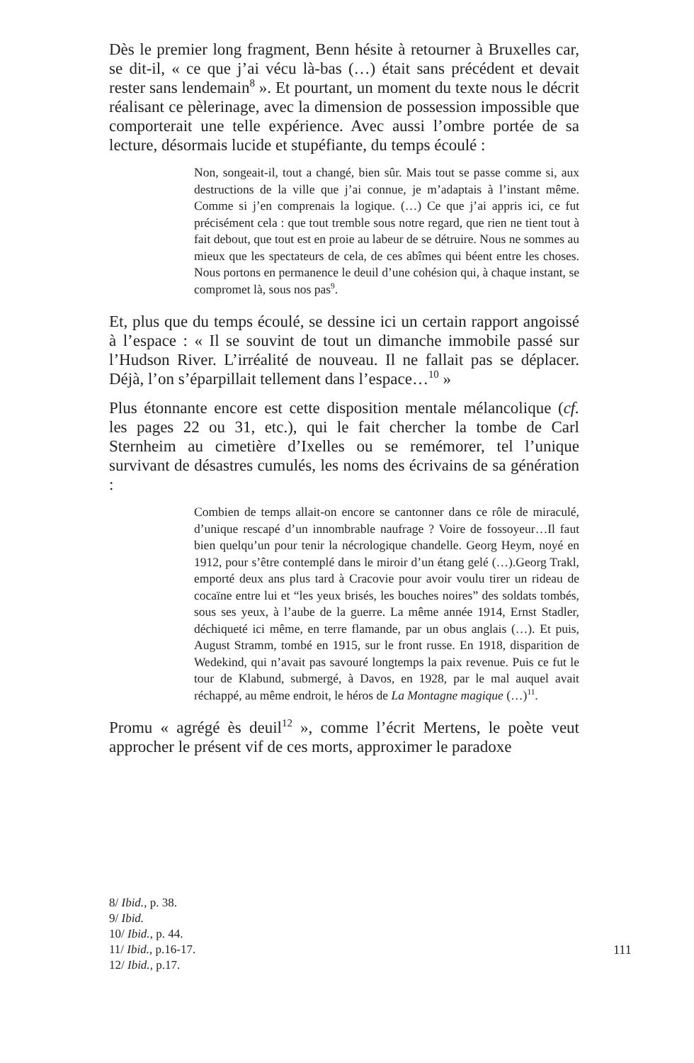Dès le premier long fragment, Benn hésite à retourner à Bruxelles car, se dit-il, « ce que j’ai vécu là-bas (…) était sans précédent et devait rester sans lendemain<sup>8</sup> ». Et pourtant, un moment du texte nous le décrit réalisant ce pèlerinage, avec la dimension de possession impossible que comporterait une telle expérience. Avec aussi l’ombre portée de sa lecture, désormais lucide et stupéfiante, du temps écoulé :
Non, songeait-il, tout a changé, bien sûr. Mais tout se passe comme si, aux destructions de la ville que j’ai connue, je m’adaptais à l’instant même. Comme si j’en comprenais la logique. (…) Ce que j’ai appris ici, ce fut précisément cela : que tout tremble sous notre regard, que rien ne tient tout à fait debout, que tout est en proie au labeur de se détruire. Nous ne sommes au mieux que les spectateurs de cela, de ces abîmes qui béent entre les choses. Nous portons en permanence le deuil d’une cohésion qui, à chaque instant, se compromet là, sous nos pas<sup>9</sup>.
Et, plus que du temps écoulé, se dessine ici un certain rapport angoissé à l’espace : « Il se souvint de tout un dimanche immobile passé sur l’Hudson River. L’irréalité de nouveau. Il ne fallait pas se déplacer. Déjà, l’on s’éparpillait tellement dans l’espace…<sup>10</sup> »
Plus étonnante encore est cette disposition mentale mélancolique (cf. les pages 22 ou 31, etc.), qui le fait chercher la tombe de Carl Sternheim au cimetière d’Ixelles ou se remémorer, tel l’unique survivant de désastres cumulés, les noms des écrivains de sa génération :
Combien de temps allait-on encore se cantonner dans ce rôle de miraculé, d’unique rescapé d’un innombrable naufrage ? Voire de fossoyeur…Il faut bien quelqu’un pour tenir la nécrologique chandelle. Georg Heym, noyé en 1912, pour s’être contemplé dans le miroir d’un étang gelé (…).Georg Trakl, emporté deux ans plus tard à Cracovie pour avoir voulu tirer un rideau de cocaïne entre lui et “les yeux brisés, les bouches noires” des soldats tombés, sous ses yeux, à l’aube de la guerre. La même année 1914, Ernst Stadler, déchiqueté ici même, en terre flamande, par un obus anglais (…). Et puis, August Stramm, tombé en 1915, sur le front russe. En 1918, disparition de Wedekind, qui n’avait pas savouré longtemps la paix revenue. Puis ce fut le tour de Klabund, submergé, à Davos, en 1928, par le mal auquel avait réchappé, au même endroit, le héros de La Montagne magique (…)<sup>11</sup>.
Promu « agrégé ès deuil<sup>12</sup> », comme l’écrit Mertens, le poète veut approcher le présent vif de ces morts, approximer le paradoxe
8/ Ibid., p. 38.
9/ Ibid.
10/ Ibid., p. 44.
11/ Ibid., p.16-17.
12/ Ibid., p.17.
111